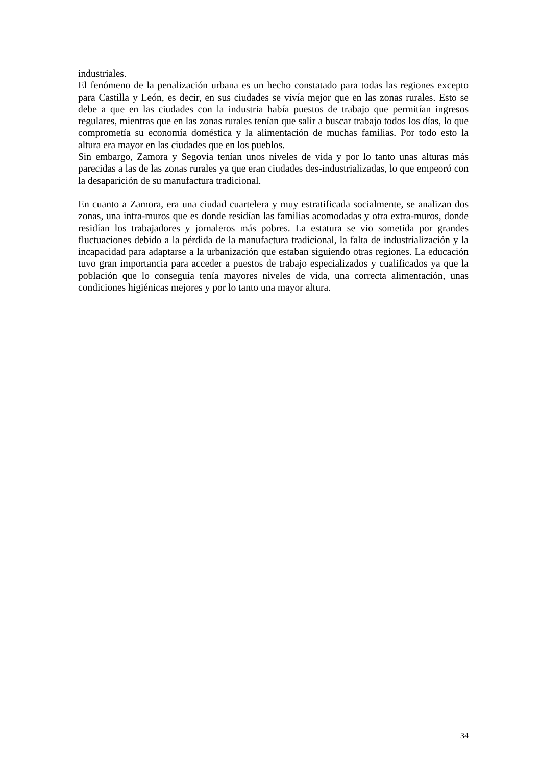industriales.
El fenómeno de la penalización urbana es un hecho constatado para todas las regiones excepto para Castilla y León, es decir, en sus ciudades se vivía mejor que en las zonas rurales. Esto se debe a que en las ciudades con la industria había puestos de trabajo que permitían ingresos regulares, mientras que en las zonas rurales tenían que salir a buscar trabajo todos los días, lo que comprometía su economía doméstica y la alimentación de muchas familias. Por todo esto la altura era mayor en las ciudades que en los pueblos.
Sin embargo, Zamora y Segovia tenían unos niveles de vida y por lo tanto unas alturas más parecidas a las de las zonas rurales ya que eran ciudades des-industrializadas, lo que empeoró con la desaparición de su manufactura tradicional.
En cuanto a Zamora, era una ciudad cuartelera y muy estratificada socialmente, se analizan dos zonas, una intra-muros que es donde residían las familias acomodadas y otra extra-muros, donde residían los trabajadores y jornaleros más pobres. La estatura se vio sometida por grandes fluctuaciones debido a la pérdida de la manufactura tradicional, la falta de industrialización y la incapacidad para adaptarse a la urbanización que estaban siguiendo otras regiones. La educación tuvo gran importancia para acceder a puestos de trabajo especializados y cualificados ya que la población que lo conseguía tenía mayores niveles de vida, una correcta alimentación, unas condiciones higiénicas mejores y por lo tanto una mayor altura.
34